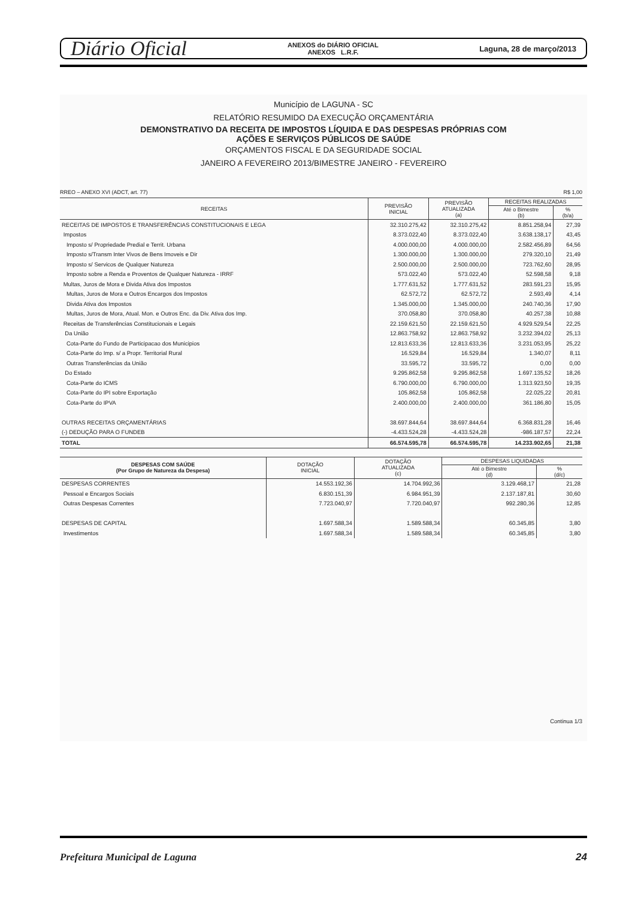Diário Oficial ANEXOS do DIÁRIO OFICIAL
ANEXOS L.R.F. Laguna, 28 de março/2013
Município de LAGUNA - SC
RELATÓRIO RESUMIDO DA EXECUÇÃO ORÇAMENTÁRIA
DEMONSTRATIVO DA RECEITA DE IMPOSTOS LÍQUIDA E DAS DESPESAS PRÓPRIAS COM
AÇÕES E SERVIÇOS PÚBLICOS DE SAÚDE
ORÇAMENTOS FISCAL E DA SEGURIDADE SOCIAL
JANEIRO A FEVEREIRO 2013/BIMESTRE JANEIRO - FEVEREIRO
RREO – ANEXO XVI (ADCT, art. 77) R$ 1,00
| RECEITAS | PREVISÃO INICIAL | PREVISÃO ATUALIZADA (a) | RECEITAS REALIZADAS | |
| --- | --- | --- | --- | --- |
| | | | Até o Bimestre (b) | % (b/a) |
| RECEITAS DE IMPOSTOS E TRANSFERÊNCIAS CONSTITUCIONAIS E LEGA | 32.310.275,42 | 32.310.275,42 | 8.851.258,94 | 27,39 |
| Impostos | 8.373.022,40 | 8.373.022,40 | 3.638.138,17 | 43,45 |
| Imposto s/ Propriedade Predial e Territ. Urbana | 4.000.000,00 | 4.000.000,00 | 2.582.456,89 | 64,56 |
| Imposto s/Transm Inter Vivos de Bens Imoveis e Dir | 1.300.000,00 | 1.300.000,00 | 279.320,10 | 21,49 |
| Imposto s/ Servicos de Qualquer Natureza | 2.500.000,00 | 2.500.000,00 | 723.762,60 | 28,95 |
| Imposto sobre a Renda e Proventos de Qualquer Natureza - IRRF | 573.022,40 | 573.022,40 | 52.598,58 | 9,18 |
| Multas, Juros de Mora e Divida Ativa dos Impostos | 1.777.631,52 | 1.777.631,52 | 283.591,23 | 15,95 |
| Multas, Juros de Mora e Outros Encargos dos Impostos | 62.572,72 | 62.572,72 | 2.593,49 | 4,14 |
| Divida Ativa dos Impostos | 1.345.000,00 | 1.345.000,00 | 240.740,36 | 17,90 |
| Multas, Juros de Mora, Atual. Mon. e Outros Enc. da Div. Ativa dos Imp. | 370.058,80 | 370.058,80 | 40.257,38 | 10,88 |
| Receitas de Transferências Constitucionais e Legais | 22.159.621,50 | 22.159.621,50 | 4.929.529,54 | 22,25 |
| Da União | 12.863.758,92 | 12.863.758,92 | 3.232.394,02 | 25,13 |
| Cota-Parte do Fundo de Participacao dos Municipios | 12.813.633,36 | 12.813.633,36 | 3.231.053,95 | 25,22 |
| Cota-Parte do Imp. s/ a Propr. Territorial Rural | 16.529,84 | 16.529,84 | 1.340,07 | 8,11 |
| Outras Transferências da União | 33.595,72 | 33.595,72 | 0,00 | 0,00 |
| Do Estado | 9.295.862,58 | 9.295.862,58 | 1.697.135,52 | 18,26 |
| Cota-Parte do ICMS | 6.790.000,00 | 6.790.000,00 | 1.313.923,50 | 19,35 |
| Cota-Parte do IPI sobre Exportação | 105.862,58 | 105.862,58 | 22.025,22 | 20,81 |
| Cota-Parte do IPVA | 2.400.000,00 | 2.400.000,00 | 361.186,80 | 15,05 |
| OUTRAS RECEITAS ORÇAMENTÁRIAS | 38.697.844,64 | 38.697.844,64 | 6.368.831,28 | 16,46 |
| (-) DEDUÇÃO PARA O FUNDEB | -4.433.524,28 | -4.433.524,28 | -986.187,57 | 22,24 |
| TOTAL | 66.574.595,78 | 66.574.595,78 | 14.233.902,65 | 21,38 |
| DESPESAS COM SAÚDE (Por Grupo de Natureza da Despesa) | DOTAÇÃO INICIAL | DOTAÇÃO ATUALIZADA (c) | DESPESAS LIQUIDADAS | |
| --- | --- | --- | --- | --- |
| | | | Até o Bimestre (d) | % (d/c) |
| DESPESAS CORRENTES | 14.553.192,36 | 14.704.992,36 | 3.129.468,17 | 21,28 |
| Pessoal e Encargos Sociais | 6.830.151,39 | 6.984.951,39 | 2.137.187,81 | 30,60 |
| Outras Despesas Correntes | 7.723.040,97 | 7.720.040,97 | 992.280,36 | 12,85 |
| DESPESAS DE CAPITAL | 1.697.588,34 | 1.589.588,34 | 60.345,85 | 3,80 |
| Investimentos | 1.697.588,34 | 1.589.588,34 | 60.345,85 | 3,80 |
Continua 1/3
Prefeitura Municipal de Laguna 24